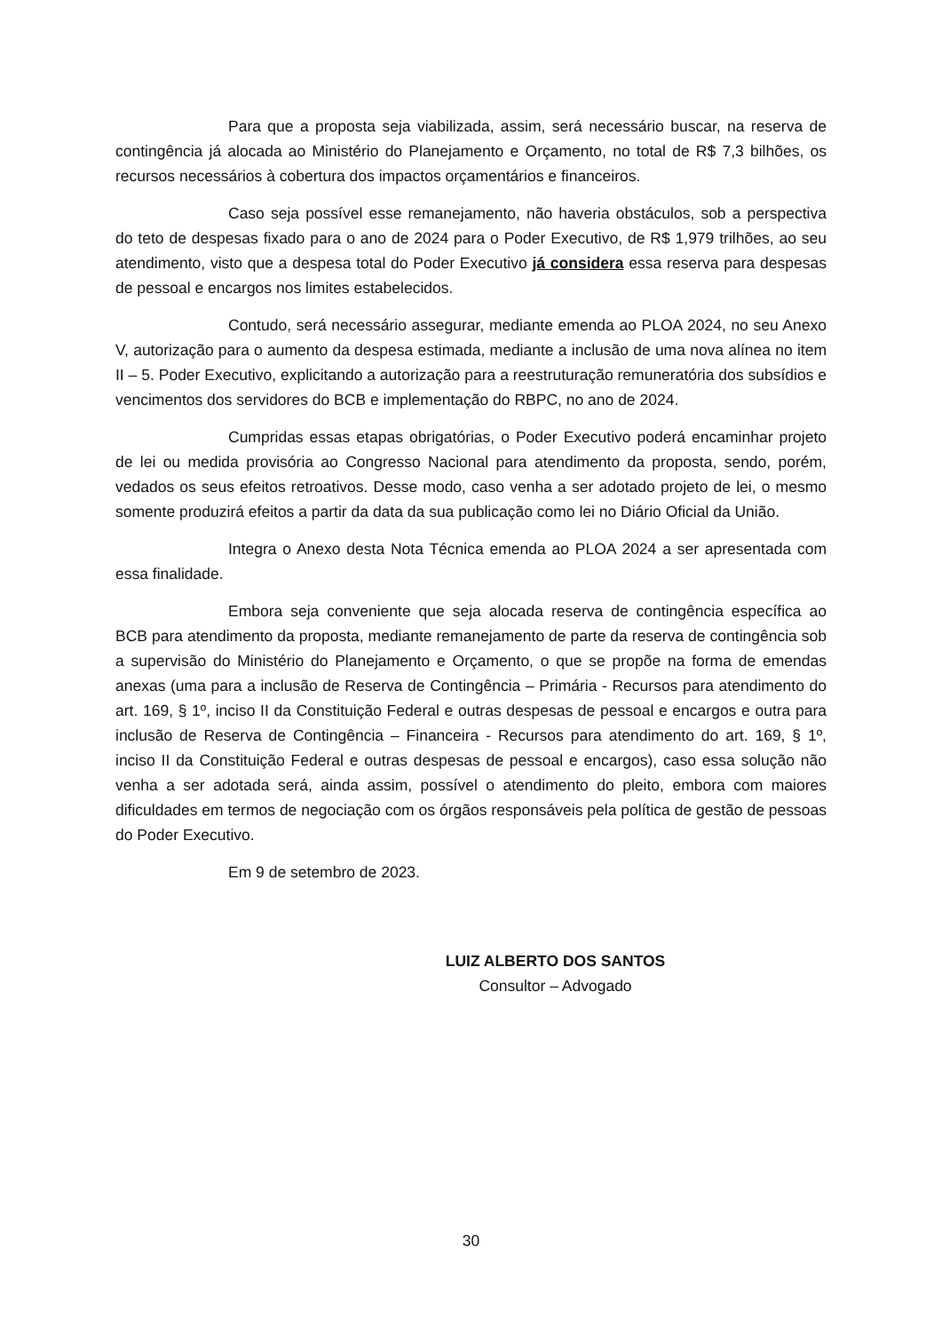Para que a proposta seja viabilizada, assim, será necessário buscar, na reserva de contingência já alocada ao Ministério do Planejamento e Orçamento, no total de R$ 7,3 bilhões, os recursos necessários à cobertura dos impactos orçamentários e financeiros.
Caso seja possível esse remanejamento, não haveria obstáculos, sob a perspectiva do teto de despesas fixado para o ano de 2024 para o Poder Executivo, de R$ 1,979 trilhões, ao seu atendimento, visto que a despesa total do Poder Executivo já considera essa reserva para despesas de pessoal e encargos nos limites estabelecidos.
Contudo, será necessário assegurar, mediante emenda ao PLOA 2024, no seu Anexo V, autorização para o aumento da despesa estimada, mediante a inclusão de uma nova alínea no item II – 5. Poder Executivo, explicitando a autorização para a reestruturação remuneratória dos subsídios e vencimentos dos servidores do BCB e implementação do RBPC, no ano de 2024.
Cumpridas essas etapas obrigatórias, o Poder Executivo poderá encaminhar projeto de lei ou medida provisória ao Congresso Nacional para atendimento da proposta, sendo, porém, vedados os seus efeitos retroativos. Desse modo, caso venha a ser adotado projeto de lei, o mesmo somente produzirá efeitos a partir da data da sua publicação como lei no Diário Oficial da União.
Integra o Anexo desta Nota Técnica emenda ao PLOA 2024 a ser apresentada com essa finalidade.
Embora seja conveniente que seja alocada reserva de contingência específica ao BCB para atendimento da proposta, mediante remanejamento de parte da reserva de contingência sob a supervisão do Ministério do Planejamento e Orçamento, o que se propõe na forma de emendas anexas (uma para a inclusão de Reserva de Contingência – Primária - Recursos para atendimento do art. 169, § 1º, inciso II da Constituição Federal e outras despesas de pessoal e encargos e outra para inclusão de Reserva de Contingência – Financeira - Recursos para atendimento do art. 169, § 1º, inciso II da Constituição Federal e outras despesas de pessoal e encargos), caso essa solução não venha a ser adotada será, ainda assim, possível o atendimento do pleito, embora com maiores dificuldades em termos de negociação com os órgãos responsáveis pela política de gestão de pessoas do Poder Executivo.
Em 9 de setembro de 2023.
LUIZ ALBERTO DOS SANTOS
Consultor – Advogado
30